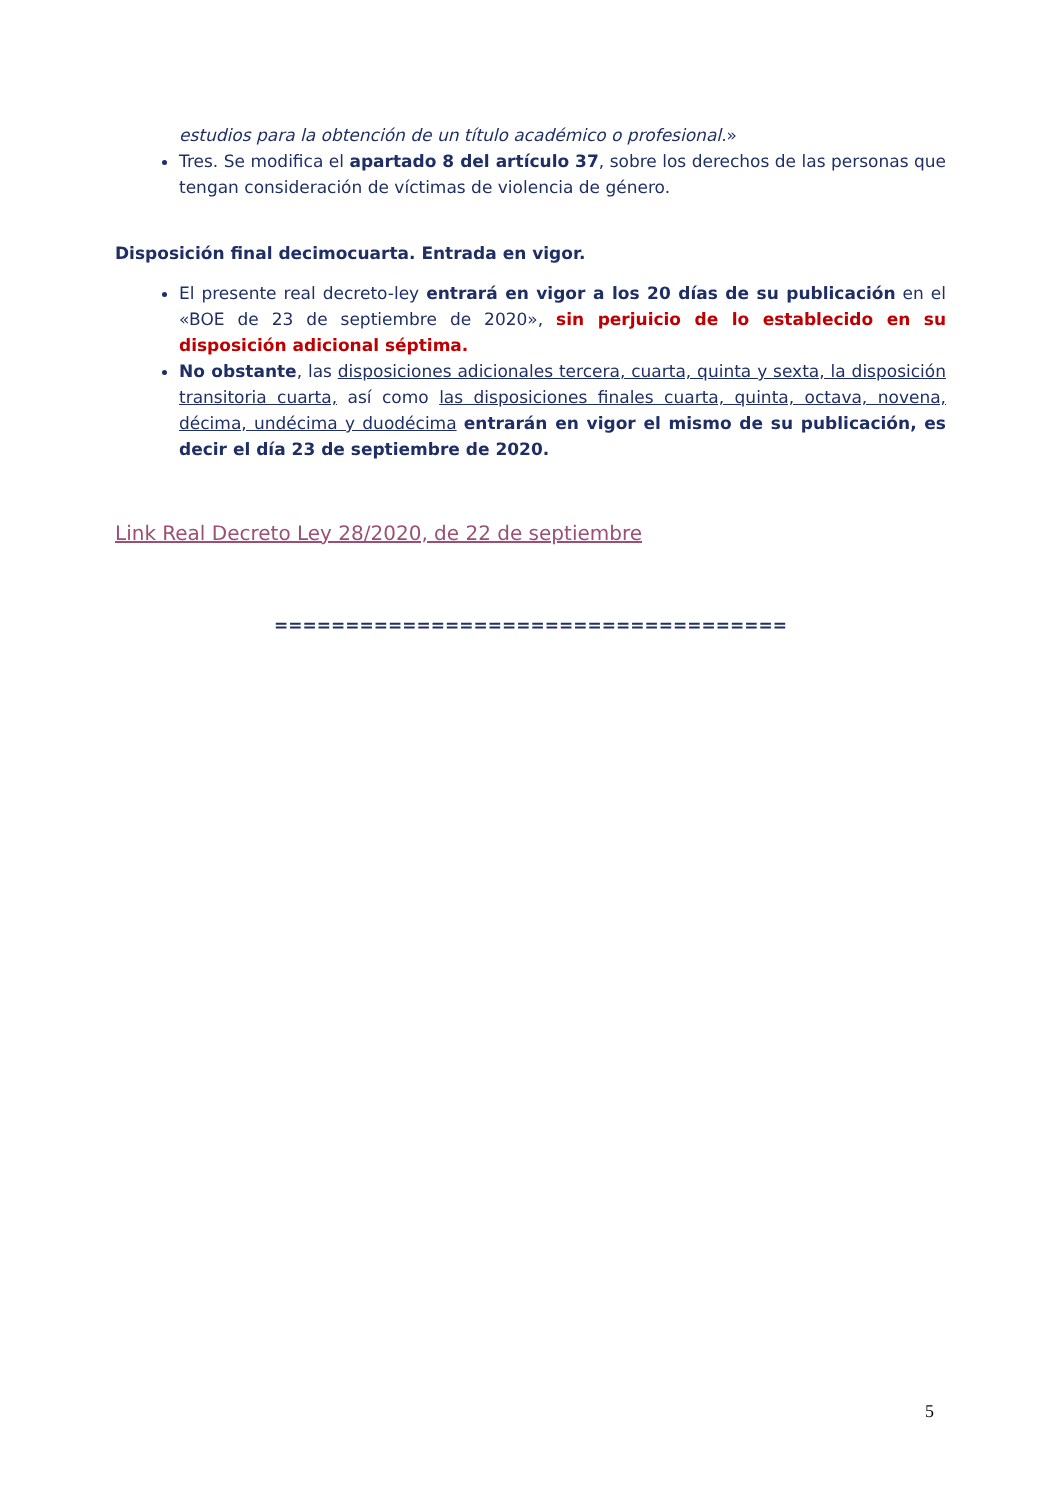estudios para la obtención de un título académico o profesional.»
Tres. Se modifica el apartado 8 del artículo 37, sobre los derechos de las personas que tengan consideración de víctimas de violencia de género.
Disposición final decimocuarta. Entrada en vigor.
El presente real decreto-ley entrará en vigor a los 20 días de su publicación en el «BOE de 23 de septiembre de 2020», sin perjuicio de lo establecido en su disposición adicional séptima.
No obstante, las disposiciones adicionales tercera, cuarta, quinta y sexta, la disposición transitoria cuarta, así como las disposiciones finales cuarta, quinta, octava, novena, décima, undécima y duodécima entrarán en vigor el mismo de su publicación, es decir el día 23 de septiembre de 2020.
Link Real Decreto Ley 28/2020, de 22 de septiembre
====================================
5